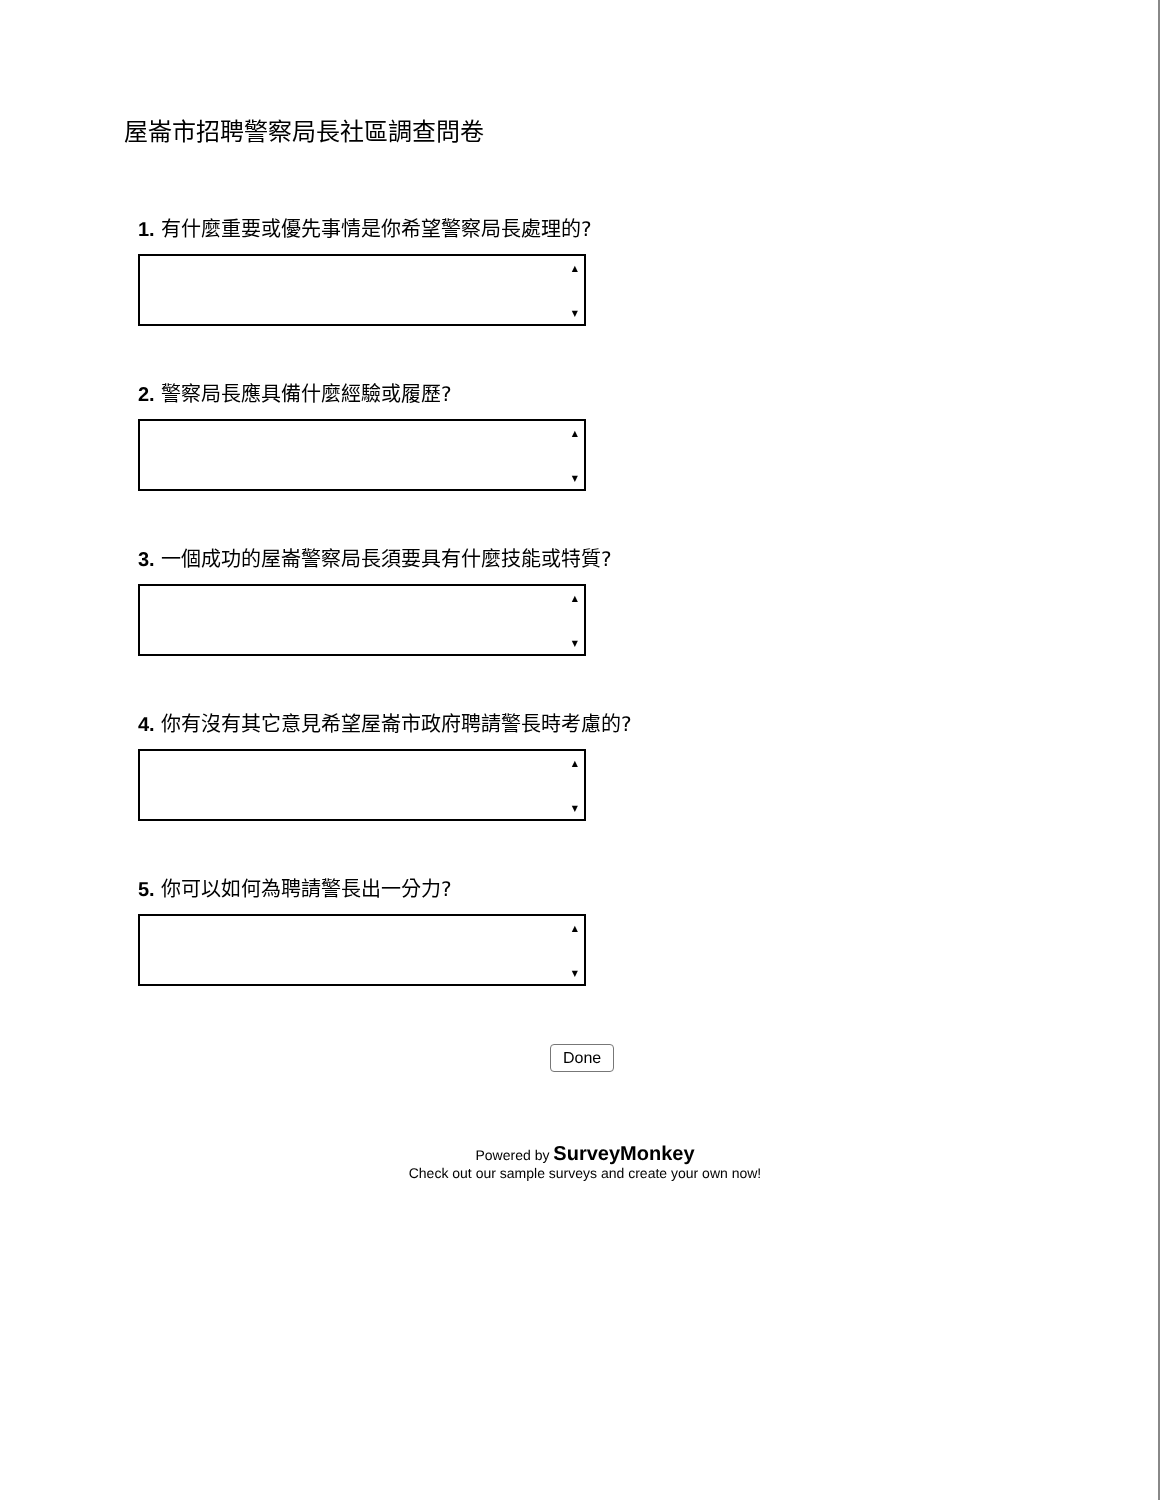屋崙市招聘警察局長社區調查問卷
1. 有什麼重要或優先事情是你希望警察局長處理的?
▲
▼
2. 警察局長應具備什麼經驗或履歷?
▲
▼
3. 一個成功的屋崙警察局長須要具有什麼技能或特質?
▲
▼
4. 你有沒有其它意見希望屋崙市政府聘請警長時考慮的?
▲
▼
5. 你可以如何為聘請警長出一分力?
▲
▼
Done
Powered by SurveyMonkey
Check out our sample surveys and create your own now!